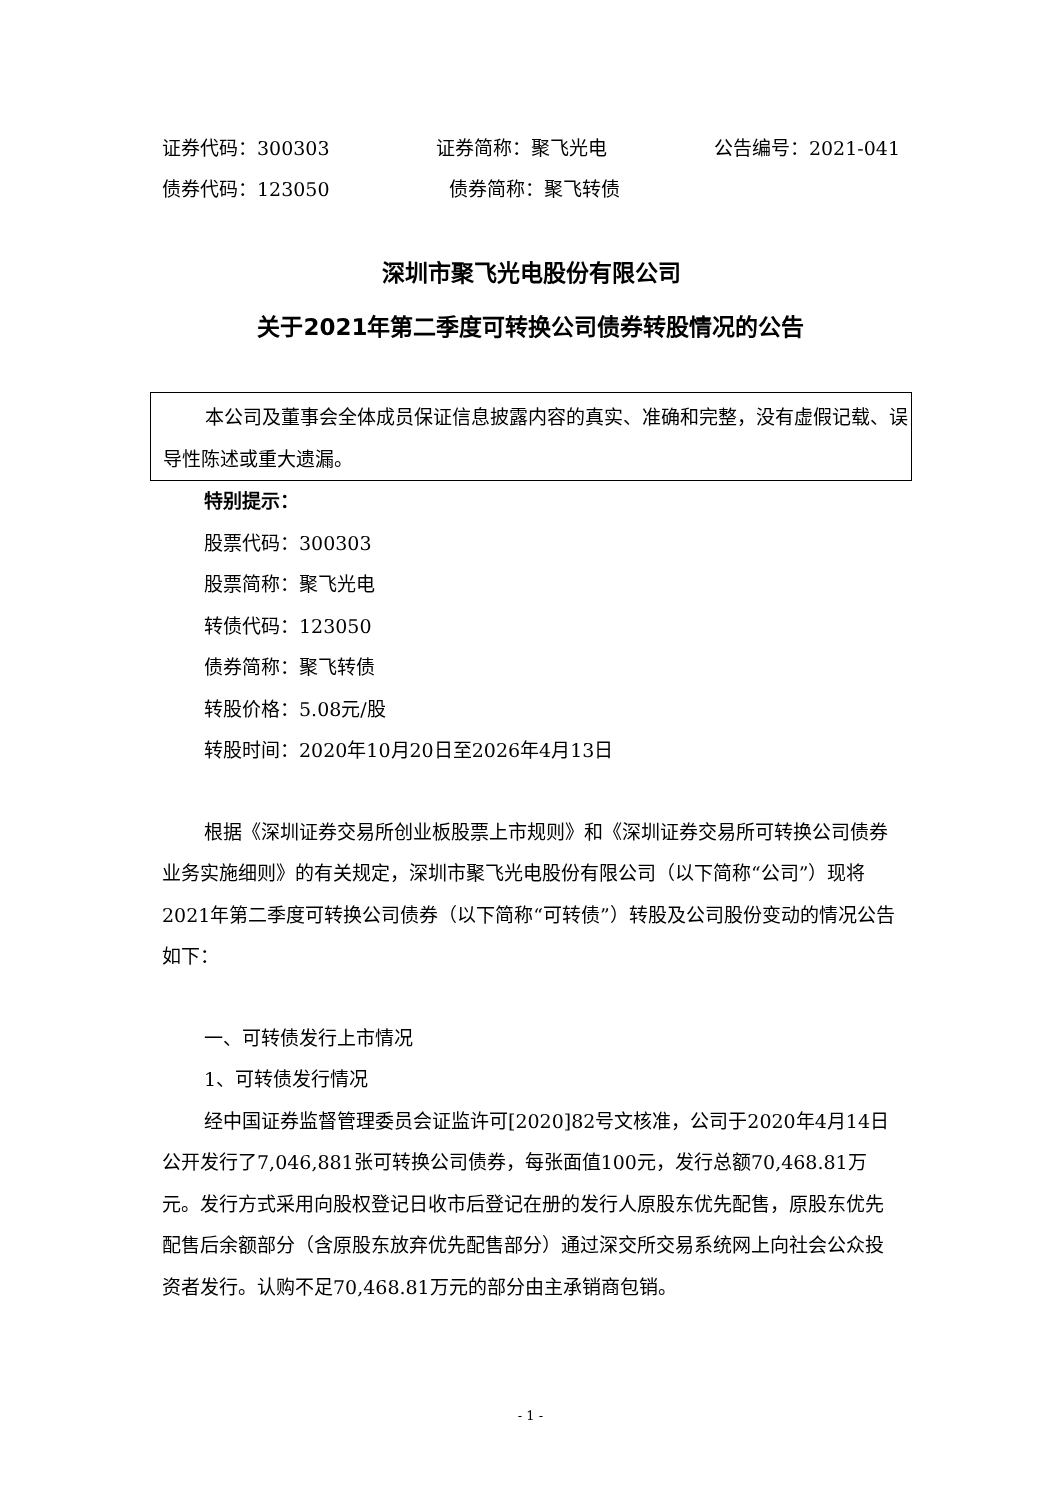证券代码：300303 证券简称：聚飞光电 公告编号：2021-041
债券代码：123050 债券简称：聚飞转债
深圳市聚飞光电股份有限公司
关于2021年第二季度可转换公司债券转股情况的公告
本公司及董事会全体成员保证信息披露内容的真实、准确和完整，没有虚假记载、误导性陈述或重大遗漏。
特别提示：
股票代码：300303
股票简称：聚飞光电
转债代码：123050
债券简称：聚飞转债
转股价格：5.08元/股
转股时间：2020年10月20日至2026年4月13日
根据《深圳证券交易所创业板股票上市规则》和《深圳证券交易所可转换公司债券业务实施细则》的有关规定，深圳市聚飞光电股份有限公司（以下简称“公司”）现将2021年第二季度可转换公司债券（以下简称“可转债”）转股及公司股份变动的情况公告如下：
一、可转债发行上市情况
1、可转债发行情况
经中国证券监督管理委员会证监许可[2020]82号文核准，公司于2020年4月14日公开发行了7,046,881张可转换公司债券，每张面值100元，发行总额70,468.81万元。发行方式采用向股权登记日收市后登记在册的发行人原股东优先配售，原股东优先配售后余额部分（含原股东放弃优先配售部分）通过深交所交易系统网上向社会公众投资者发行。认购不足70,468.81万元的部分由主承销商包销。
- 1 -